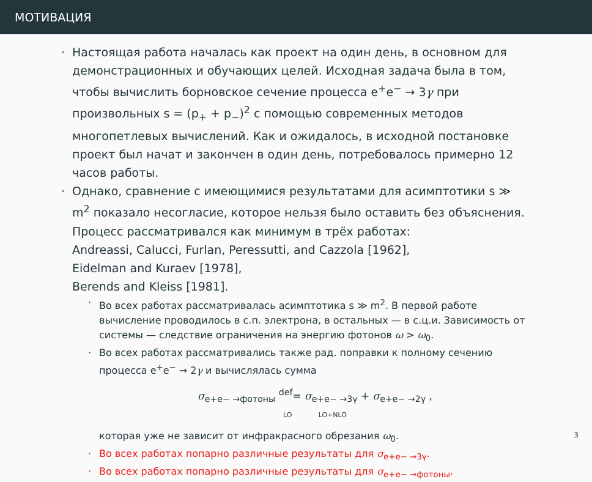МОТИВАЦИЯ
· Настоящая работа началась как проект на один день, в основном для демонстрационных и обучающих целей. Исходная задача была в том, чтобы вычислить борновское сечение процесса e<sup>+</sup>e<sup>−</sup> → 3γ при произвольных s = (p<sub>+</sub> + p<sub>−</sub>)<sup>2</sup> с помощью современных методов многопетлевых вычислений. Как и ожидалось, в исходной постановке проект был начат и закончен в один день, потребовалось примерно 12 часов работы.
· Однако, сравнение с имеющимися результатами для асимптотики s ≫ m<sup>2</sup> показало несогласие, которое нельзя было оставить без объяснения. Процесс рассматривался как минимум в трёх работах:
Andreassi, Calucci, Furlan, Peressutti, and Cazzola [1962],
Eidelman and Kuraev [1978],
Berends and Kleiss [1981].
· Во всех работах рассматривалась асимптотика s ≫ m<sup>2</sup>. В первой работе вычисление проводилось в с.п. электрона, в остальных — в с.ц.и. Зависимость от системы — следствие ограничения на энергию фотонов ω > ω<sub>0</sub>.
· Во всех работах рассматривались также рад. поправки к полному сечению процесса e<sup>+</sup>e<sup>−</sup> → 2γ и вычислялась сумма
σ<sub>e+e− →фотоны</sub> <sup>def</sup>= σ<sub>e+e− →3γ</sub> + σ<sub>e+e− →2γ</sub> ,
LO LO+NLO
которая уже не зависит от инфракрасного обрезания ω<sub>0</sub>.
· Во всех работах попарно различные результаты для σ<sub>e+e− →3γ</sub>.
· Во всех работах попарно различные результаты для σ<sub>e+e− →фотоны</sub>.
3